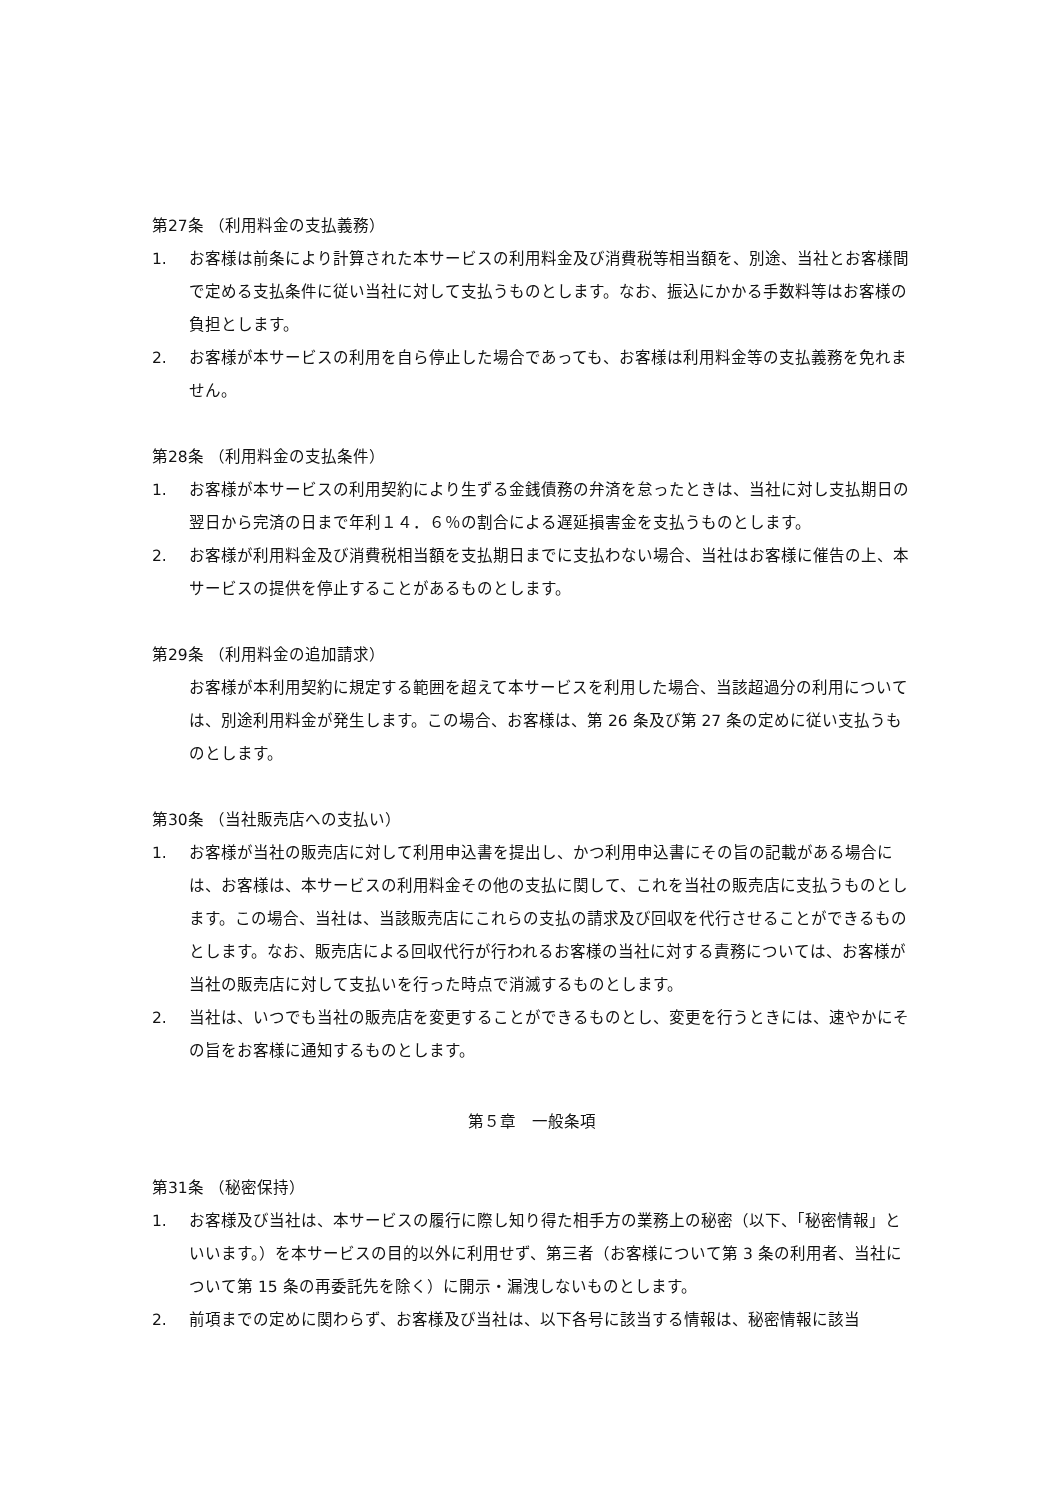第27条 （利用料金の支払義務）
1. お客様は前条により計算された本サービスの利用料金及び消費税等相当額を、別途、当社とお客様間で定める支払条件に従い当社に対して支払うものとします。なお、振込にかかる手数料等はお客様の負担とします。
2. お客様が本サービスの利用を自ら停止した場合であっても、お客様は利用料金等の支払義務を免れません。
第28条 （利用料金の支払条件）
1. お客様が本サービスの利用契約により生ずる金銭債務の弁済を怠ったときは、当社に対し支払期日の翌日から完済の日まで年利１４．６％の割合による遅延損害金を支払うものとします。
2. お客様が利用料金及び消費税相当額を支払期日までに支払わない場合、当社はお客様に催告の上、本サービスの提供を停止することがあるものとします。
第29条 （利用料金の追加請求）
お客様が本利用契約に規定する範囲を超えて本サービスを利用した場合、当該超過分の利用については、別途利用料金が発生します。この場合、お客様は、第 26 条及び第 27 条の定めに従い支払うものとします。
第30条 （当社販売店への支払い）
1. お客様が当社の販売店に対して利用申込書を提出し、かつ利用申込書にその旨の記載がある場合には、お客様は、本サービスの利用料金その他の支払に関して、これを当社の販売店に支払うものとします。この場合、当社は、当該販売店にこれらの支払の請求及び回収を代行させることができるものとします。なお、販売店による回収代行が行われるお客様の当社に対する責務については、お客様が当社の販売店に対して支払いを行った時点で消滅するものとします。
2. 当社は、いつでも当社の販売店を変更することができるものとし、変更を行うときには、速やかにその旨をお客様に通知するものとします。
第５章　一般条項
第31条 （秘密保持）
1. お客様及び当社は、本サービスの履行に際し知り得た相手方の業務上の秘密（以下、「秘密情報」といいます。）を本サービスの目的以外に利用せず、第三者（お客様について第 3 条の利用者、当社について第 15 条の再委託先を除く）に開示・漏洩しないものとします。
2. 前項までの定めに関わらず、お客様及び当社は、以下各号に該当する情報は、秘密情報に該当